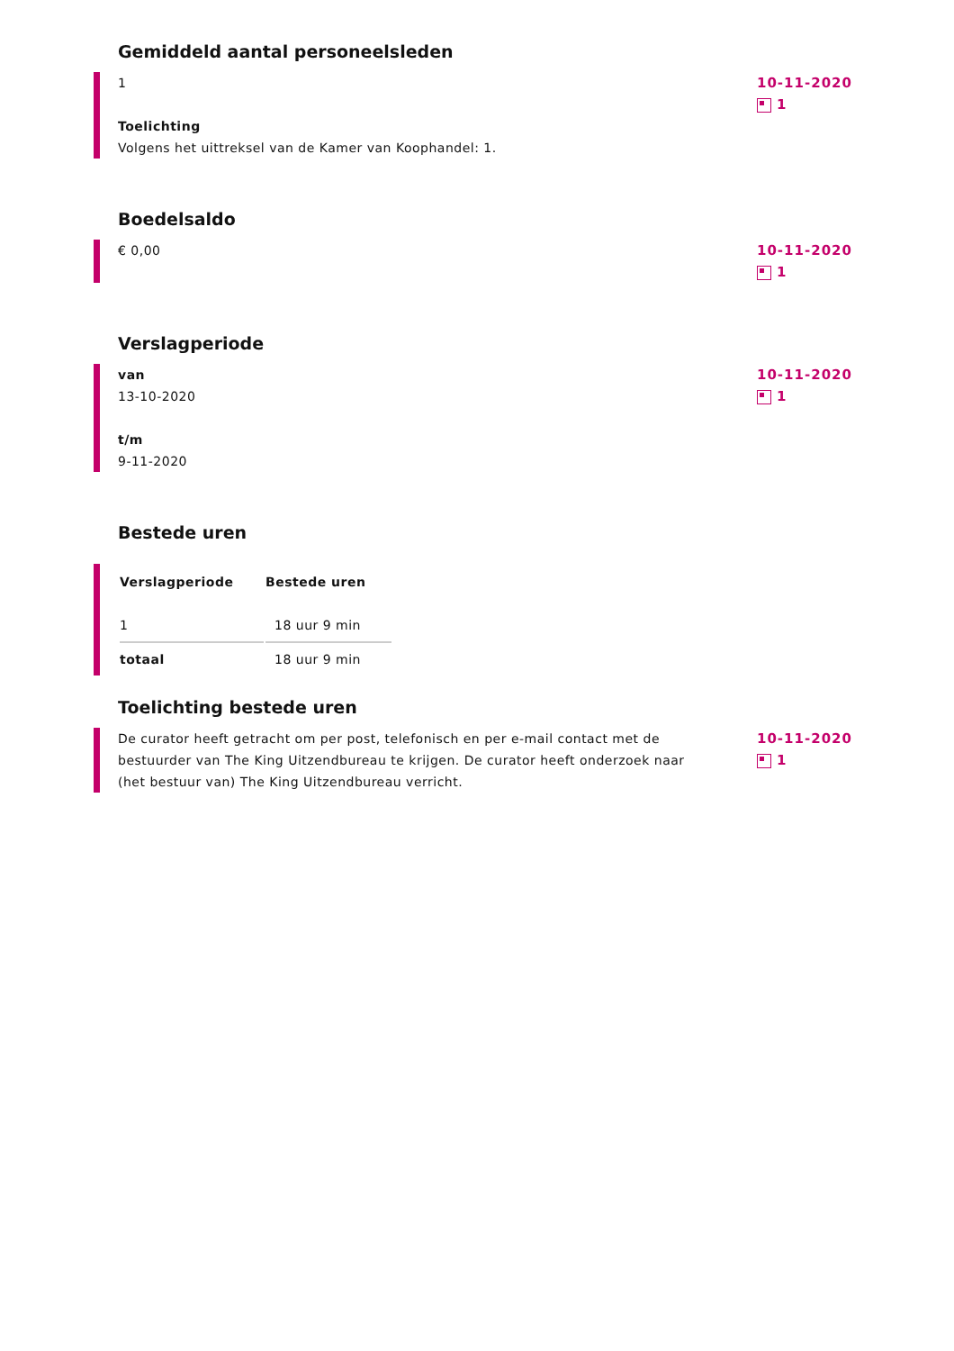Gemiddeld aantal personeelsleden
1
Toelichting
Volgens het uittreksel van de Kamer van Koophandel: 1.
10-11-2020
1
Boedelsaldo
€ 0,00
10-11-2020
1
Verslagperiode
van
13-10-2020
t/m
9-11-2020
10-11-2020
1
Bestede uren
| Verslagperiode | Bestede uren |
| --- | --- |
| 1 | 18 uur 9 min |
| totaal | 18 uur 9 min |
Toelichting bestede uren
De curator heeft getracht om per post, telefonisch en per e-mail contact met de bestuurder van The King Uitzendbureau te krijgen. De curator heeft onderzoek naar (het bestuur van) The King Uitzendbureau verricht.
10-11-2020
1